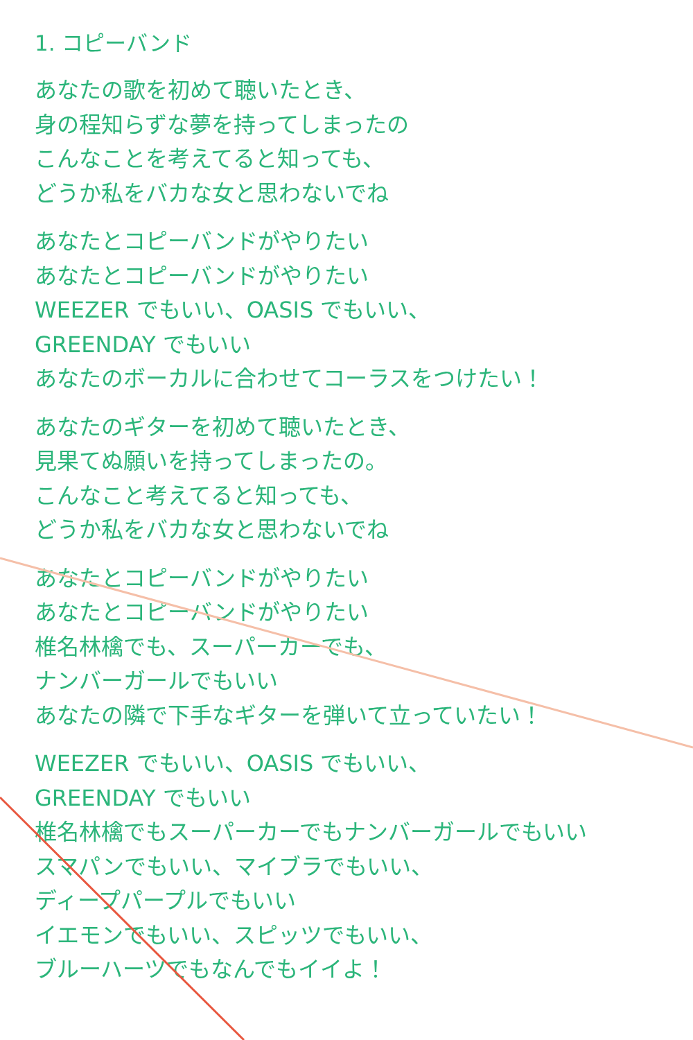1. コピーバンド
あなたの歌を初めて聴いたとき、
身の程知らずな夢を持ってしまったの
こんなことを考えてると知っても、
どうか私をバカな女と思わないでね
あなたとコピーバンドがやりたい
あなたとコピーバンドがやりたい
WEEZER でもいい、OASIS でもいい、
GREENDAY でもいい
あなたのボーカルに合わせてコーラスをつけたい！
あなたのギターを初めて聴いたとき、
見果てぬ願いを持ってしまったの。
こんなこと考えてると知っても、
どうか私をバカな女と思わないでね
あなたとコピーバンドがやりたい
あなたとコピーバンドがやりたい
椎名林檎でも、スーパーカーでも、
ナンバーガールでもいい
あなたの隣で下手なギターを弾いて立っていたい！
WEEZER でもいい、OASIS でもいい、
GREENDAY でもいい
椎名林檎でもスーパーカーでもナンバーガールでもいい
スマパンでもいい、マイブラでもいい、
ディープパープルでもいい
イエモンでもいい、スピッツでもいい、
ブルーハーツでもなんでもイイよ！